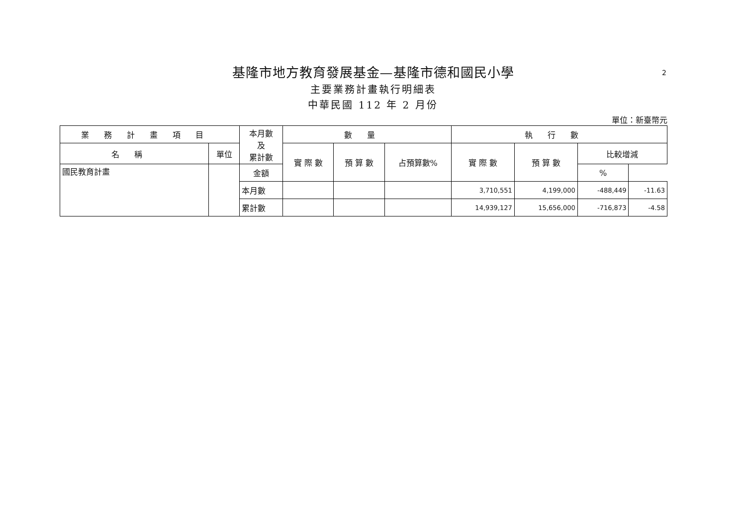基隆市地方教育發展基金—基隆市德和國民小學
2
主要業務計畫執行明細表
中華民國 112 年 2 月份
單位：新臺幣元
| 業務計畫項目 | | 本月數 及 累計數 | 數量 | | | 執行數 | | | |
| --- | --- | --- | --- | --- | --- | --- | --- | --- | --- |
| 名稱 | 單位 | | 實 際 數 | 預 算 數 | 占預算數% | 實 際 數 | 預 算 數 | 比較增減 | |
| 國民教育計畫 | | | | | | | | 金額 | % |
| | | 本月數 | | | | 3,710,551 | 4,199,000 | -488,449 | -11.63 |
| | | 累計數 | | | | 14,939,127 | 15,656,000 | -716,873 | -4.58 |